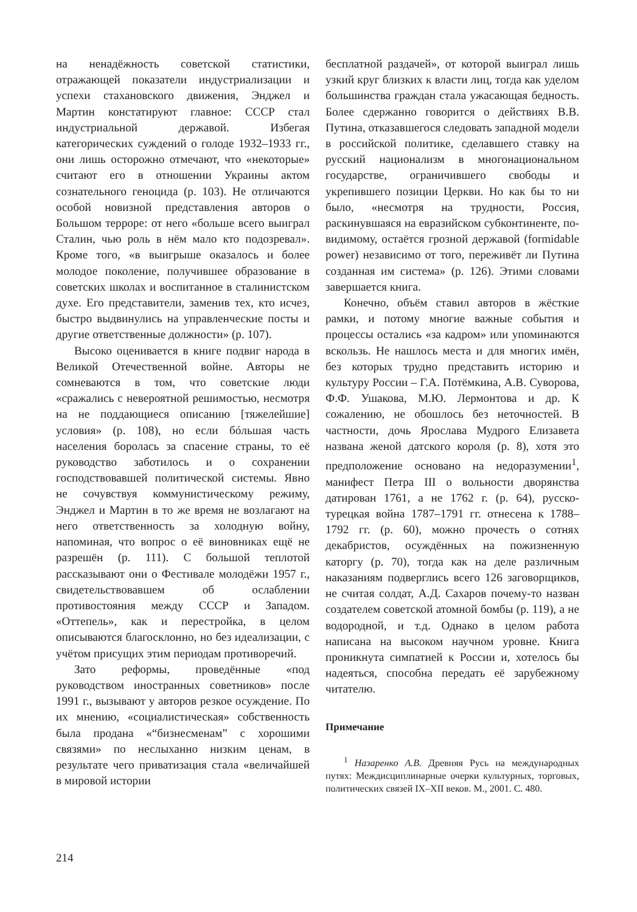на ненадёжность советской статистики, отражающей показатели индустриализации и успехи стахановского движения, Энджел и Мартин констатируют главное: СССР стал индустриальной державой. Избегая категорических суждений о голоде 1932–1933 гг., они лишь осторожно отмечают, что «некоторые» считают его в отношении Украины актом сознательного геноцида (p. 103). Не отличаются особой новизной представления авторов о Большом терроре: от него «больше всего выиграл Сталин, чью роль в нём мало кто подозревал». Кроме того, «в выигрыше оказалось и более молодое поколение, получившее образование в советских школах и воспитанное в сталинистском духе. Его представители, заменив тех, кто исчез, быстро выдвинулись на управленческие посты и другие ответственные должности» (p. 107).
Высоко оценивается в книге подвиг народа в Великой Отечественной войне. Авторы не сомневаются в том, что советские люди «сражались с невероятной решимостью, несмотря на не поддающиеся описанию [тяжелейшие] условия» (p. 108), но если бóльшая часть населения боролась за спасение страны, то её руководство заботилось и о сохранении господствовавшей политической системы. Явно не сочувствуя коммунистическому режиму, Энджел и Мартин в то же время не возлагают на него ответственность за холодную войну, напоминая, что вопрос о её виновниках ещё не разрешён (p. 111). С большой теплотой рассказывают они о Фестивале молодёжи 1957 г., свидетельствовавшем об ослаблении противостояния между СССР и Западом. «Оттепель», как и перестройка, в целом описываются благосклонно, но без идеализации, с учётом присущих этим периодам противоречий.
Зато реформы, проведённые «под руководством иностранных советников» после 1991 г., вызывают у авторов резкое осуждение. По их мнению, «социалистическая» собственность была продана «“бизнесменам” с хорошими связями» по неслыханно низким ценам, в результате чего приватизация стала «величайшей в мировой истории
бесплатной раздачей», от которой выиграл лишь узкий круг близких к власти лиц, тогда как уделом большинства граждан стала ужасающая бедность. Более сдержанно говорится о действиях В.В. Путина, отказавшегося следовать западной модели в российской политике, сделавшего ставку на русский национализм в многонациональном государстве, ограничившего свободы и укрепившего позиции Церкви. Но как бы то ни было, «несмотря на трудности, Россия, раскинувшаяся на евразийском субконтиненте, по-видимому, остаётся грозной державой (formidable power) независимо от того, переживёт ли Путина созданная им система» (p. 126). Этими словами завершается книга.
Конечно, объём ставил авторов в жёсткие рамки, и потому многие важные события и процессы остались «за кадром» или упоминаются вскользь. Не нашлось места и для многих имён, без которых трудно представить историю и культуру России – Г.А. Потёмкина, А.В. Суворова, Ф.Ф. Ушакова, М.Ю. Лермонтова и др. К сожалению, не обошлось без неточностей. В частности, дочь Ярослава Мудрого Елизавета названа женой датского короля (p. 8), хотя это предположение основано на недоразумении<sup>1</sup>, манифест Петра III о вольности дворянства датирован 1761, а не 1762 г. (p. 64), русско-турецкая война 1787–1791 гг. отнесена к 1788–1792 гг. (p. 60), можно прочесть о сотнях декабристов, осуждённых на пожизненную каторгу (p. 70), тогда как на деле различным наказаниям подверглись всего 126 заговорщиков, не считая солдат, А.Д. Сахаров почему-то назван создателем советской атомной бомбы (p. 119), а не водородной, и т.д. Однако в целом работа написана на высоком научном уровне. Книга проникнута симпатией к России и, хотелось бы надеяться, способна передать её зарубежному читателю.
Примечание
<sup>1</sup> Назаренко А.В. Древняя Русь на международных путях: Междисциплинарные очерки культурных, торговых, политических связей IX–XII веков. М., 2001. С. 480.
214